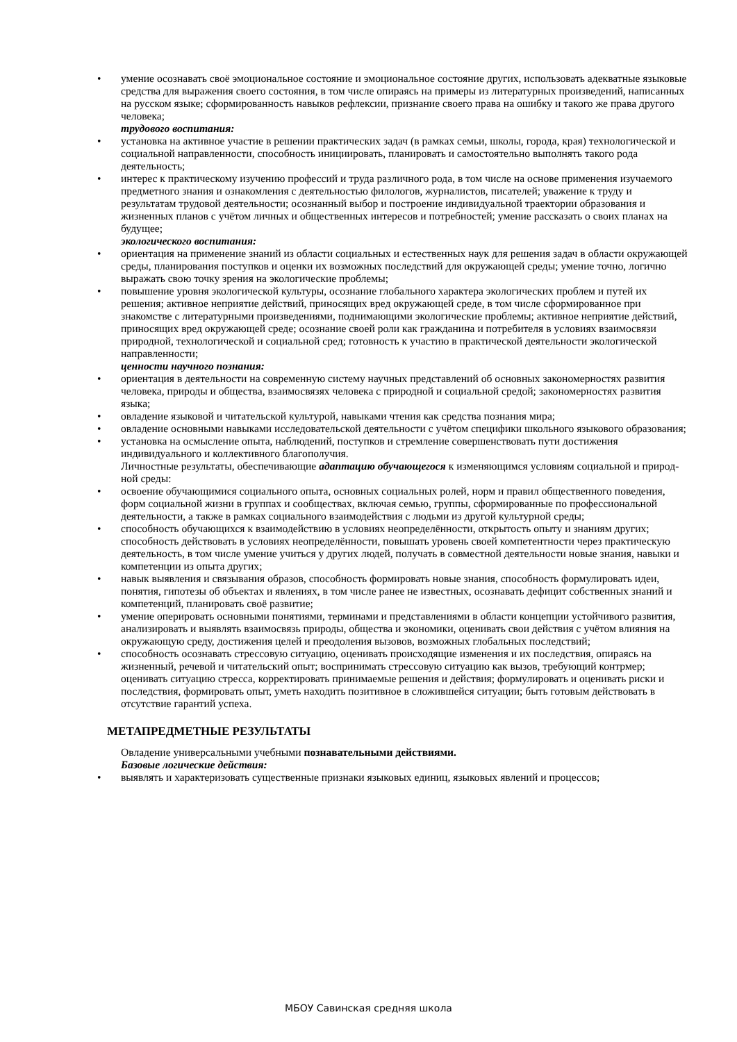• умение осознавать своё эмоциональное состояние и эмоциональное состояние других, использовать адекватные языковые средства для выражения своего состояния, в том числе опираясь на примеры из литературных произведений, написанных на русском языке; сформированность навыков рефлексии, признание своего права на ошибку и такого же права другого человека;
трудового воспитания:
• установка на активное участие в решении практических задач (в рамках семьи, школы, города, края) технологической и социальной направленности, способность инициировать, планировать и самостоятельно выполнять такого рода деятельность;
• интерес к практическому изучению профессий и труда различного рода, в том числе на основе применения изучаемого предметного знания и ознакомления с деятельностью филологов, журналистов, писателей; уважение к труду и результатам трудовой деятельности; осознанный выбор и построение индивидуальной траектории образования и жизненных планов с учётом личных и общественных интересов и потребностей; умение рассказать о своих планах на будущее;
экологического воспитания:
• ориентация на применение знаний из области социальных и естественных наук для решения задач в области окружающей среды, планирования поступков и оценки их возможных последствий для окружающей среды; умение точно, логично выражать свою точку зрения на экологические проблемы;
• повышение уровня экологической культуры, осознание глобального характера экологических проблем и путей их решения; активное неприятие действий, приносящих вред окружающей среде, в том числе сформированное при знакомстве с литературными произведениями, поднимающими экологические проблемы; активное неприятие действий, приносящих вред окружающей среде; осознание своей роли как гражданина и потребителя в условиях взаимосвязи природной, технологической и социальной сред; готовность к участию в практической деятельности экологической направленности;
ценности научного познания:
• ориентация в деятельности на современную систему научных представлений об основных закономерностях развития человека, природы и общества, взаимосвязях человека с природной и социальной средой; закономерностях развития языка;
• овладение языковой и читательской культурой, навыками чтения как средства познания мира;
• овладение основными навыками исследовательской деятельности с учётом специфики школьного языкового образования;
• установка на осмысление опыта, наблюдений, поступков и стремление совершенствовать пути достижения индивидуального и коллективного благополучия.
Личностные результаты, обеспечивающие адаптацию обучающегося к изменяющимся условиям социальной и природ-
ной среды:
• освоение обучающимися социального опыта, основных социальных ролей, норм и правил общественного поведения, форм социальной жизни в группах и сообществах, включая семью, группы, сформированные по профессиональной деятельности, а также в рамках социального взаимодействия с людьми из другой культурной среды;
• способность обучающихся к взаимодействию в условиях неопределённости, открытость опыту и знаниям других; способность действовать в условиях неопределённости, повышать уровень своей компетентности через практическую деятельность, в том числе умение учиться у других людей, получать в совместной деятельности новые знания, навыки и компетенции из опыта других;
• навык выявления и связывания образов, способность формировать новые знания, способность формулировать идеи, понятия, гипотезы об объектах и явлениях, в том числе ранее не известных, осознавать дефицит собственных знаний и компетенций, планировать своё развитие;
• умение оперировать основными понятиями, терминами и представлениями в области концепции устойчивого развития, анализировать и выявлять взаимосвязь природы, общества и экономики, оценивать свои действия с учётом влияния на окружающую среду, достижения целей и преодоления вызовов, возможных глобальных последствий;
• способность осознавать стрессовую ситуацию, оценивать происходящие изменения и их последствия, опираясь на жизненный, речевой и читательский опыт; воспринимать стрессовую ситуацию как вызов, требующий контрмер; оценивать ситуацию стресса, корректировать принимаемые решения и действия; формулировать и оценивать риски и последствия, формировать опыт, уметь находить позитивное в сложившейся ситуации; быть готовым действовать в отсутствие гарантий успеха.
МЕТАПРЕДМЕТНЫЕ РЕЗУЛЬТАТЫ
Овладение универсальными учебными познавательными действиями.
Базовые логические действия:
• выявлять и характеризовать существенные признаки языковых единиц, языковых явлений и процессов;
МБОУ Савинская средняя школа